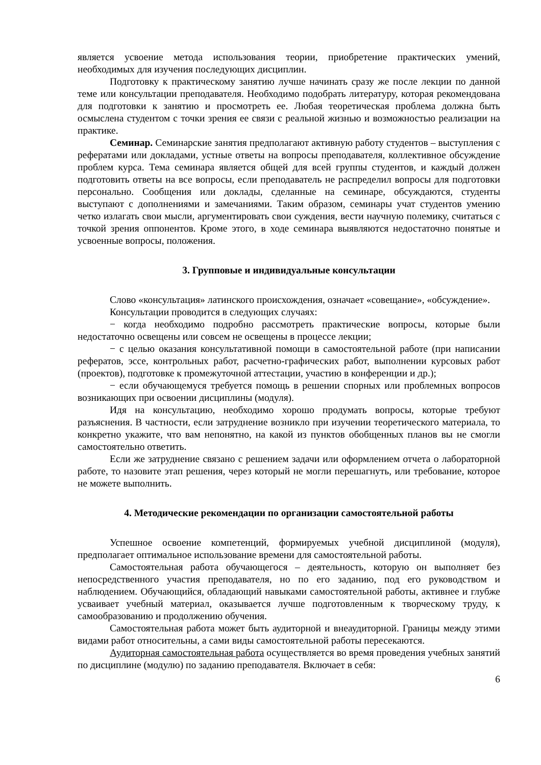является усвоение метода использования теории, приобретение практических умений, необходимых для изучения последующих дисциплин.
Подготовку к практическому занятию лучше начинать сразу же после лекции по данной теме или консультации преподавателя. Необходимо подобрать литературу, которая рекомендована для подготовки к занятию и просмотреть ее. Любая теоретическая проблема должна быть осмыслена студентом с точки зрения ее связи с реальной жизнью и возможностью реализации на практике.
Семинар. Семинарские занятия предполагают активную работу студентов – выступления с рефератами или докладами, устные ответы на вопросы преподавателя, коллективное обсуждение проблем курса. Тема семинара является общей для всей группы студентов, и каждый должен подготовить ответы на все вопросы, если преподаватель не распределил вопросы для подготовки персонально. Сообщения или доклады, сделанные на семинаре, обсуждаются, студенты выступают с дополнениями и замечаниями. Таким образом, семинары учат студентов умению четко излагать свои мысли, аргументировать свои суждения, вести научную полемику, считаться с точкой зрения оппонентов. Кроме этого, в ходе семинара выявляются недостаточно понятые и усвоенные вопросы, положения.
3. Групповые и индивидуальные консультации
Слово «консультация» латинского происхождения, означает «совещание», «обсуждение».
Консультации проводится в следующих случаях:
− когда необходимо подробно рассмотреть практические вопросы, которые были недостаточно освещены или совсем не освещены в процессе лекции;
− с целью оказания консультативной помощи в самостоятельной работе (при написании рефератов, эссе, контрольных работ, расчетно-графических работ, выполнении курсовых работ (проектов), подготовке к промежуточной аттестации, участию в конференции и др.);
− если обучающемуся требуется помощь в решении спорных или проблемных вопросов возникающих при освоении дисциплины (модуля).
Идя на консультацию, необходимо хорошо продумать вопросы, которые требуют разъяснения. В частности, если затруднение возникло при изучении теоретического материала, то конкретно укажите, что вам непонятно, на какой из пунктов обобщенных планов вы не смогли самостоятельно ответить.
Если же затруднение связано с решением задачи или оформлением отчета о лабораторной работе, то назовите этап решения, через который не могли перешагнуть, или требование, которое не можете выполнить.
4. Методические рекомендации по организации самостоятельной работы
Успешное освоение компетенций, формируемых учебной дисциплиной (модуля), предполагает оптимальное использование времени для самостоятельной работы.
Самостоятельная работа обучающегося – деятельность, которую он выполняет без непосредственного участия преподавателя, но по его заданию, под его руководством и наблюдением. Обучающийся, обладающий навыками самостоятельной работы, активнее и глубже усваивает учебный материал, оказывается лучше подготовленным к творческому труду, к самообразованию и продолжению обучения.
Самостоятельная работа может быть аудиторной и внеаудиторной. Границы между этими видами работ относительны, а сами виды самостоятельной работы пересекаются.
Аудиторная самостоятельная работа осуществляется во время проведения учебных занятий по дисциплине (модулю) по заданию преподавателя. Включает в себя:
6